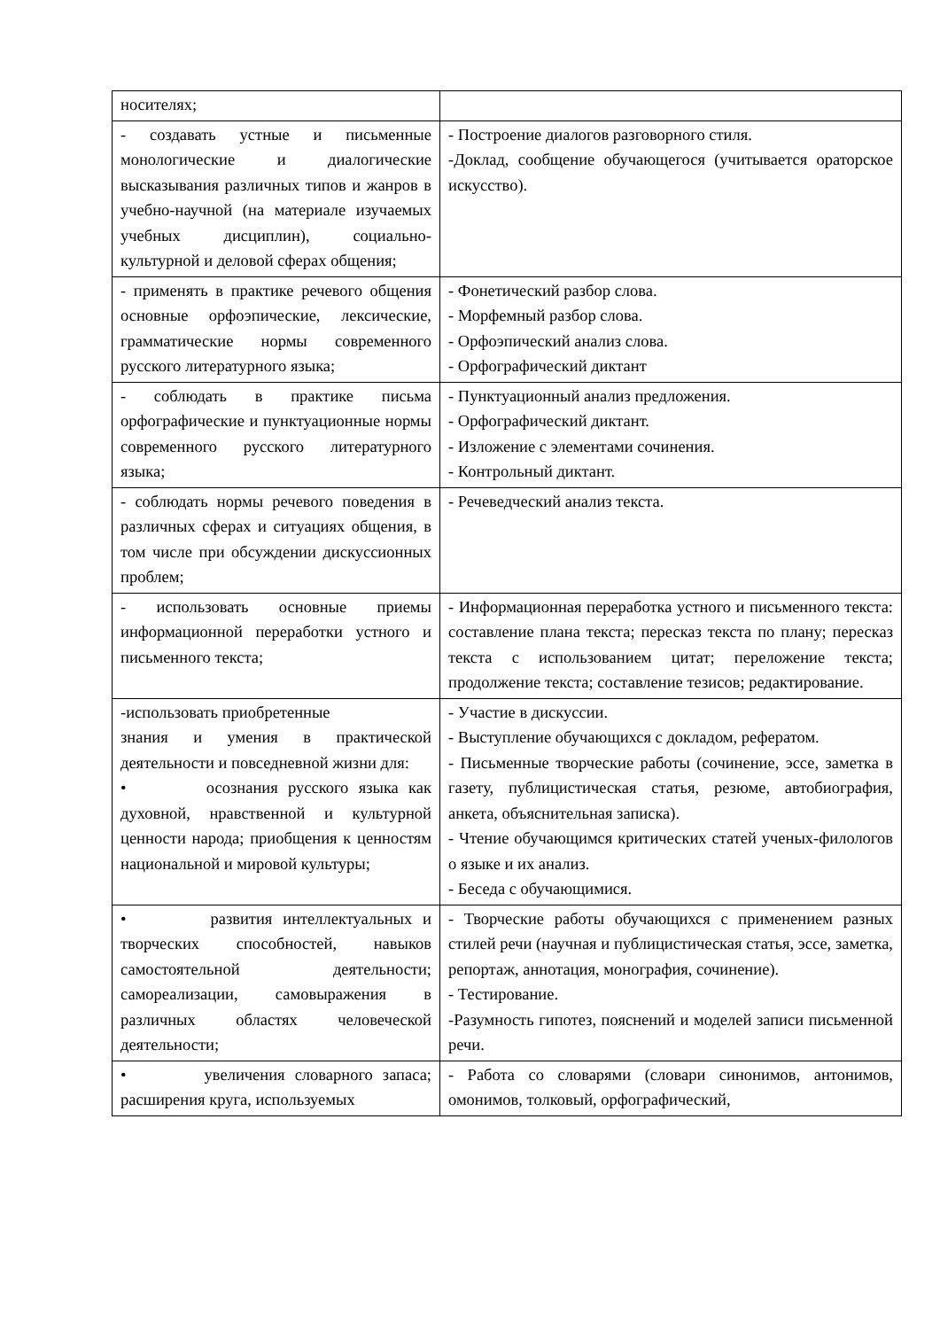| носителях; | |
| - создавать устные и письменные монологические и диалогические высказывания различных типов и жанров в учебно-научной (на материале изучаемых учебных дисциплин), социально-культурной и деловой сферах общения; | - Построение диалогов разговорного стиля. -Доклад, сообщение обучающегося (учитывается ораторское искусство). |
| - применять в практике речевого общения основные орфоэпические, лексические, грамматические нормы современного русского литературного языка; | - Фонетический разбор слова. - Морфемный разбор слова. - Орфоэпический анализ слова. - Орфографический диктант |
| - соблюдать в практике письма орфографические и пунктуационные нормы современного русского литературного языка; | - Пунктуационный анализ предложения. - Орфографический диктант. - Изложение с элементами сочинения. - Контрольный диктант. |
| - соблюдать нормы речевого поведения в различных сферах и ситуациях общения, в том числе при обсуждении дискуссионных проблем; | - Речеведческий анализ текста. |
| - использовать основные приемы информационной переработки устного и письменного текста; | - Информационная переработка устного и письменного текста: составление плана текста; пересказ текста по плану; пересказ текста с использованием цитат; переложение текста; продолжение текста; составление тезисов; редактирование. |
| -использовать приобретенные знания и умения в практической деятельности и повседневной жизни для: • осознания русского языка как духовной, нравственной и культурной ценности народа; приобщения к ценностям национальной и мировой культуры; | - Участие в дискуссии. - Выступление обучающихся с докладом, рефератом. - Письменные творческие работы (сочинение, эссе, заметка в газету, публицистическая статья, резюме, автобиография, анкета, объяснительная записка). - Чтение обучающимся критических статей ученых-филологов о языке и их анализ. - Беседа с обучающимися. |
| • развития интеллектуальных и творческих способностей, навыков самостоятельной деятельности; самореализации, самовыражения в различных областях человеческой деятельности; | - Творческие работы обучающихся с применением разных стилей речи (научная и публицистическая статья, эссе, заметка, репортаж, аннотация, монография, сочинение). - Тестирование. -Разумность гипотез, пояснений и моделей записи письменной речи. |
| • увеличения словарного запаса; расширения круга, используемых | - Работа со словарями (словари синонимов, антонимов, омонимов, толковый, орфографический, |